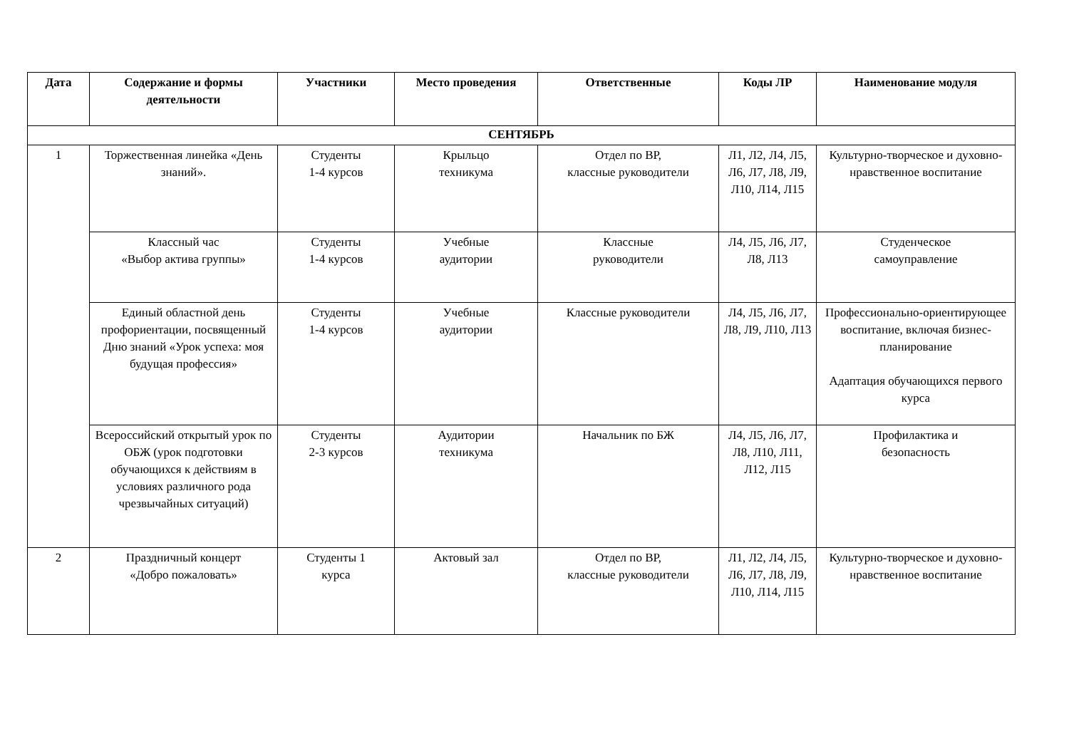| Дата | Содержание и формы деятельности | Участники | Место проведения | Ответственные | Коды ЛР | Наименование модуля |
| --- | --- | --- | --- | --- | --- | --- |
| СЕНТЯБРЬ | | | | | | |
| 1 | Торжественная линейка «День знаний». | Студенты 1-4 курсов | Крыльцо техникума | Отдел по ВР, классные руководители | Л1, Л2, Л4, Л5, Л6, Л7, Л8, Л9, Л10, Л14, Л15 | Культурно-творческое и духовно-нравственное воспитание |
| | Классный час «Выбор актива группы» | Студенты 1-4 курсов | Учебные аудитории | Классные руководители | Л4, Л5, Л6, Л7, Л8, Л13 | Студенческое самоуправление |
| | Единый областной день профориентации, посвященный Дню знаний «Урок успеха: моя будущая профессия» | Студенты 1-4 курсов | Учебные аудитории | Классные руководители | Л4, Л5, Л6, Л7, Л8, Л9, Л10, Л13 | Профессионально-ориентирующее воспитание, включая бизнес-планирование Адаптация обучающихся первого курса |
| | Всероссийский открытый урок по ОБЖ (урок подготовки обучающихся к действиям в условиях различного рода чрезвычайных ситуаций) | Студенты 2-3 курсов | Аудитории техникума | Начальник по БЖ | Л4, Л5, Л6, Л7, Л8, Л10, Л11, Л12, Л15 | Профилактика и безопасность |
| 2 | Праздничный концерт «Добро пожаловать» | Студенты 1 курса | Актовый зал | Отдел по ВР, классные руководители | Л1, Л2, Л4, Л5, Л6, Л7, Л8, Л9, Л10, Л14, Л15 | Культурно-творческое и духовно-нравственное воспитание |